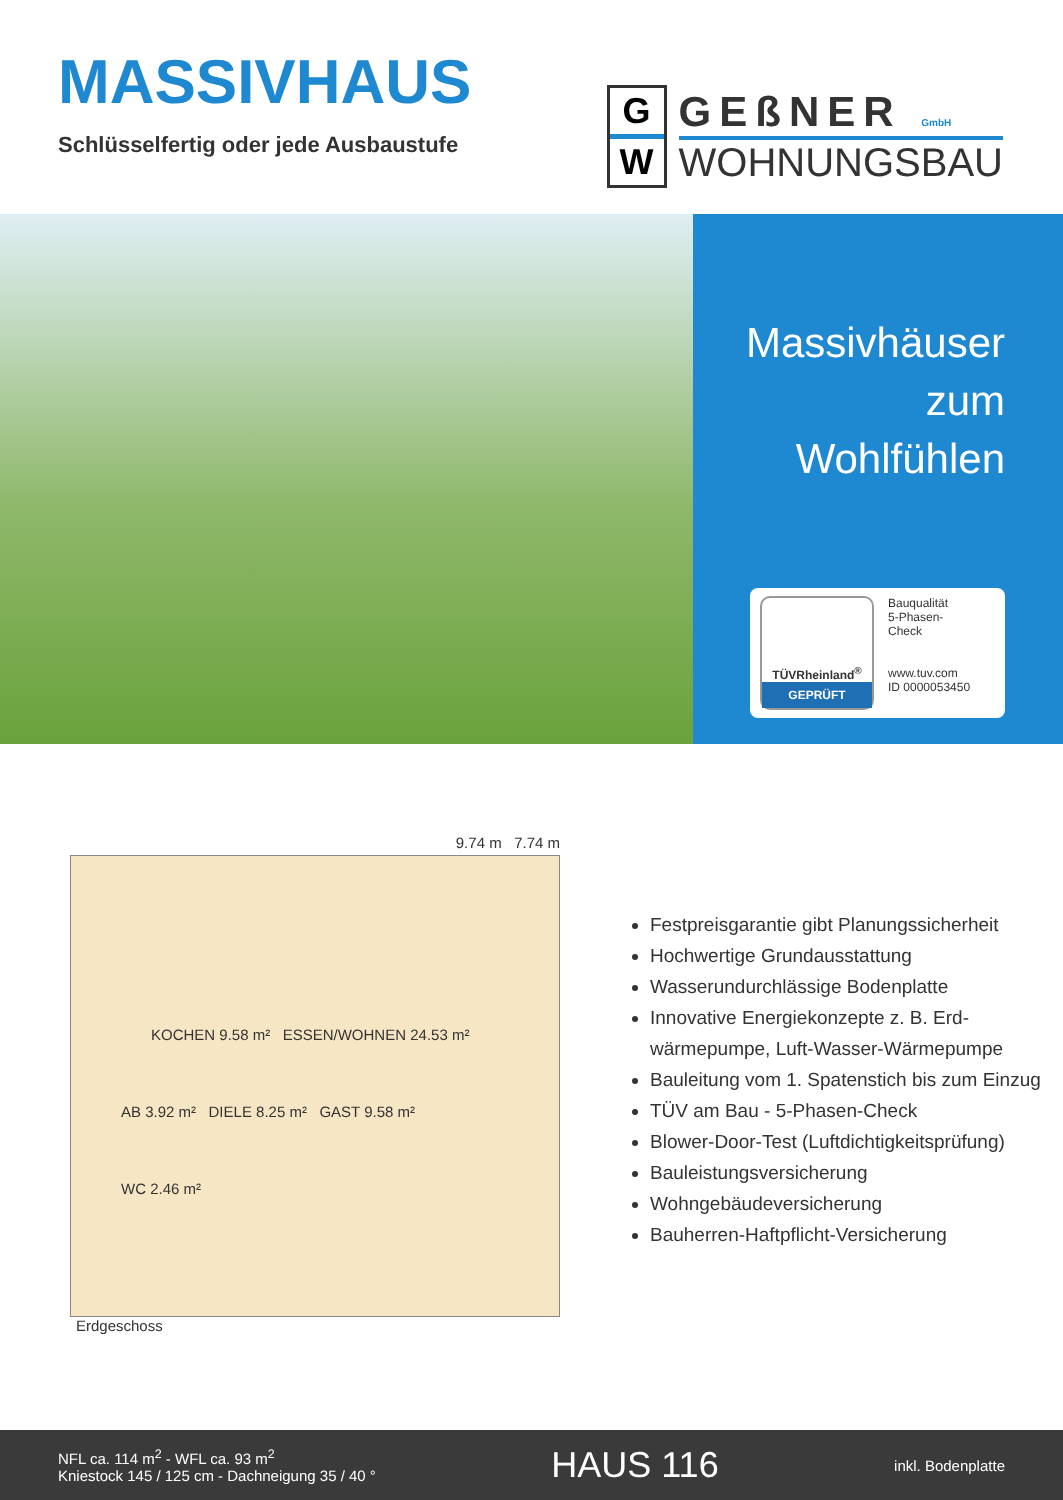MASSIVHAUS
Schlüsselfertig oder jede Ausbaustufe
G
W
GEßNER GmbH
WOHNUNGSBAU
Massivhäuser
zum
Wohlfühlen
TÜVRheinland<sup>®</sup>
GEPRÜFT
Bauqualität
5-Phasen-
Check
www.tuv.com
ID 0000053450
9.74 m 7.74 m
KOCHEN 9.58 m² ESSEN/WOHNEN 24.53 m²
AB 3.92 m² DIELE 8.25 m² GAST 9.58 m²
WC 2.46 m²
Erdgeschoss
Festpreisgarantie gibt Planungssicherheit
Hochwertige Grundausstattung
Wasserundurchlässige Bodenplatte
Innovative Energiekonzepte z. B. Erd-
wärmepumpe, Luft-Wasser-Wärmepumpe
Bauleitung vom 1. Spatenstich bis zum Einzug
TÜV am Bau - 5-Phasen-Check
Blower-Door-Test (Luftdichtigkeitsprüfung)
Bauleistungsversicherung
Wohngebäudeversicherung
Bauherren-Haftpflicht-Versicherung
NFL ca. 114 m<sup>2</sup> - WFL ca. 93 m<sup>2</sup>
Kniestock 145 / 125 cm - Dachneigung 35 / 40 °
HAUS 116
inkl. Bodenplatte